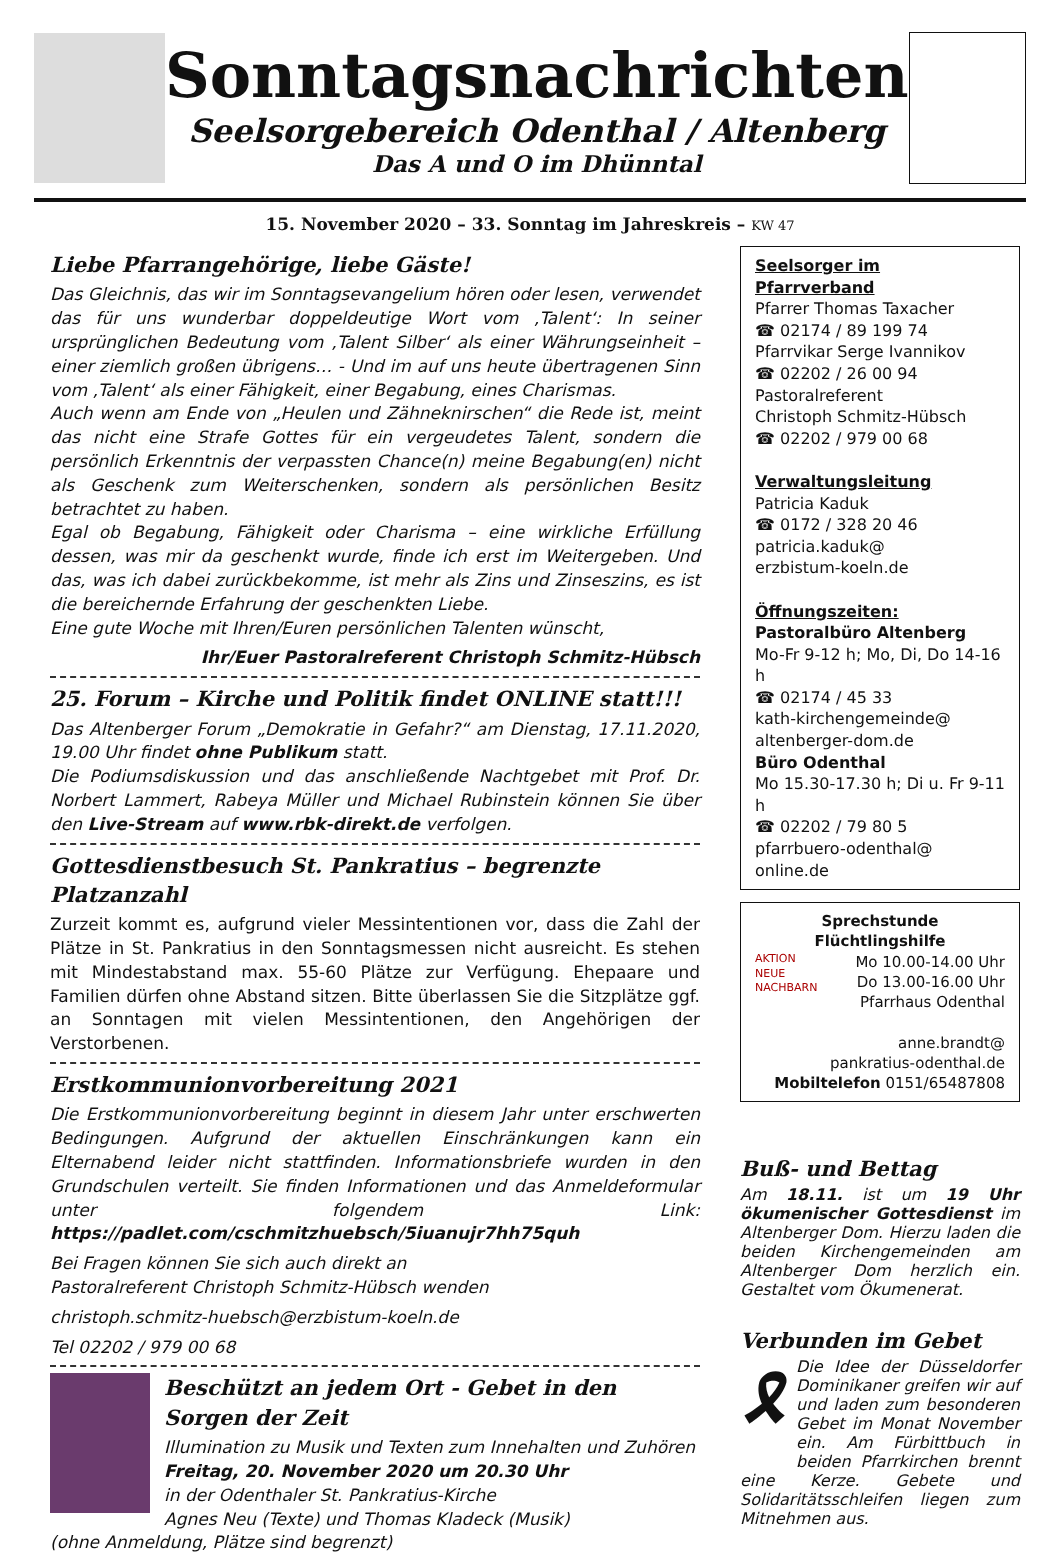Sonntagsnachrichten
Seelsorgebereich Odenthal / Altenberg
Das A und O im Dhünntal
15. November 2020 – 33. Sonntag im Jahreskreis – KW 47
Liebe Pfarrangehörige, liebe Gäste!
Das Gleichnis, das wir im Sonntagsevangelium hören oder lesen, verwendet das für uns wunderbar doppeldeutige Wort vom ‚Talent‘: In seiner ursprünglichen Bedeutung vom ‚Talent Silber‘ als einer Währungseinheit – einer ziemlich großen übrigens… - Und im auf uns heute übertragenen Sinn vom ‚Talent‘ als einer Fähigkeit, einer Begabung, eines Charismas.
Auch wenn am Ende von „Heulen und Zähneknirschen“ die Rede ist, meint das nicht eine Strafe Gottes für ein vergeudetes Talent, sondern die persönlich Erkenntnis der verpassten Chance(n) meine Begabung(en) nicht als Geschenk zum Weiterschenken, sondern als persönlichen Besitz betrachtet zu haben.
Egal ob Begabung, Fähigkeit oder Charisma – eine wirkliche Erfüllung dessen, was mir da geschenkt wurde, finde ich erst im Weitergeben. Und das, was ich dabei zurückbekomme, ist mehr als Zins und Zinseszins, es ist die bereichernde Erfahrung der geschenkten Liebe.
Eine gute Woche mit Ihren/Euren persönlichen Talenten wünscht,
Ihr/Euer Pastoralreferent Christoph Schmitz-Hübsch
25. Forum – Kirche und Politik findet ONLINE statt!!!
Das Altenberger Forum „Demokratie in Gefahr?“ am Dienstag, 17.11.2020, 19.00 Uhr findet ohne Publikum statt.
Die Podiumsdiskussion und das anschließende Nachtgebet mit Prof. Dr. Norbert Lammert, Rabeya Müller und Michael Rubinstein können Sie über den Live-Stream auf www.rbk-direkt.de verfolgen.
Gottesdienstbesuch St. Pankratius – begrenzte Platzanzahl
Zurzeit kommt es, aufgrund vieler Messintentionen vor, dass die Zahl der Plätze in St. Pankratius in den Sonntagsmessen nicht ausreicht. Es stehen mit Mindestabstand max. 55-60 Plätze zur Verfügung. Ehepaare und Familien dürfen ohne Abstand sitzen. Bitte überlassen Sie die Sitzplätze ggf. an Sonntagen mit vielen Messintentionen, den Angehörigen der Verstorbenen.
Erstkommunionvorbereitung 2021
Die Erstkommunionvorbereitung beginnt in diesem Jahr unter erschwerten Bedingungen. Aufgrund der aktuellen Einschränkungen kann ein Elternabend leider nicht stattfinden. Informationsbriefe wurden in den Grundschulen verteilt. Sie finden Informationen und das Anmeldeformular unter folgendem Link: https://padlet.com/cschmitzhuebsch/5iuanujr7hh75quh
Bei Fragen können Sie sich auch direkt an
Pastoralreferent Christoph Schmitz-Hübsch wenden
christoph.schmitz-huebsch@erzbistum-koeln.de
Tel 02202 / 979 00 68
Beschützt an jedem Ort - Gebet in den Sorgen der Zeit
Illumination zu Musik und Texten zum Innehalten und Zuhören
Freitag, 20. November 2020 um 20.30 Uhr
in der Odenthaler St. Pankratius-Kirche
Agnes Neu (Texte) und Thomas Kladeck (Musik)
(ohne Anmeldung, Plätze sind begrenzt)
Seelsorger im Pfarrverband
Pfarrer Thomas Taxacher
☎ 02174 / 89 199 74
Pfarrvikar Serge Ivannikov
☎ 02202 / 26 00 94
Pastoralreferent
Christoph Schmitz-Hübsch
☎ 02202 / 979 00 68
Verwaltungsleitung
Patricia Kaduk
☎ 0172 / 328 20 46
patricia.kaduk@
erzbistum-koeln.de
Öffnungszeiten:
Pastoralbüro Altenberg
Mo-Fr 9-12 h; Mo, Di, Do 14-16 h
☎ 02174 / 45 33
kath-kirchengemeinde@
altenberger-dom.de
Büro Odenthal
Mo 15.30-17.30 h; Di u. Fr 9-11 h
☎ 02202 / 79 80 5
pfarrbuero-odenthal@
online.de
Sprechstunde Flüchtlingshilfe
AKTION
NEUE
NACHBARN Mo 10.00-14.00 Uhr
Do 13.00-16.00 Uhr
Pfarrhaus Odenthal
anne.brandt@
pankratius-odenthal.de
Mobiltelefon 0151/65487808
Buß- und Bettag
Am 18.11. ist um 19 Uhr ökumenischer Gottesdienst im Altenberger Dom. Hierzu laden die beiden Kirchengemeinden am Altenberger Dom herzlich ein. Gestaltet vom Ökumenerat.
Verbunden im Gebet
🎗 Die Idee der Düsseldorfer Dominikaner greifen wir auf und laden zum besonderen Gebet im Monat November ein. Am Fürbittbuch in beiden Pfarrkirchen brennt eine Kerze. Gebete und Solidaritätsschleifen liegen zum Mitnehmen aus.